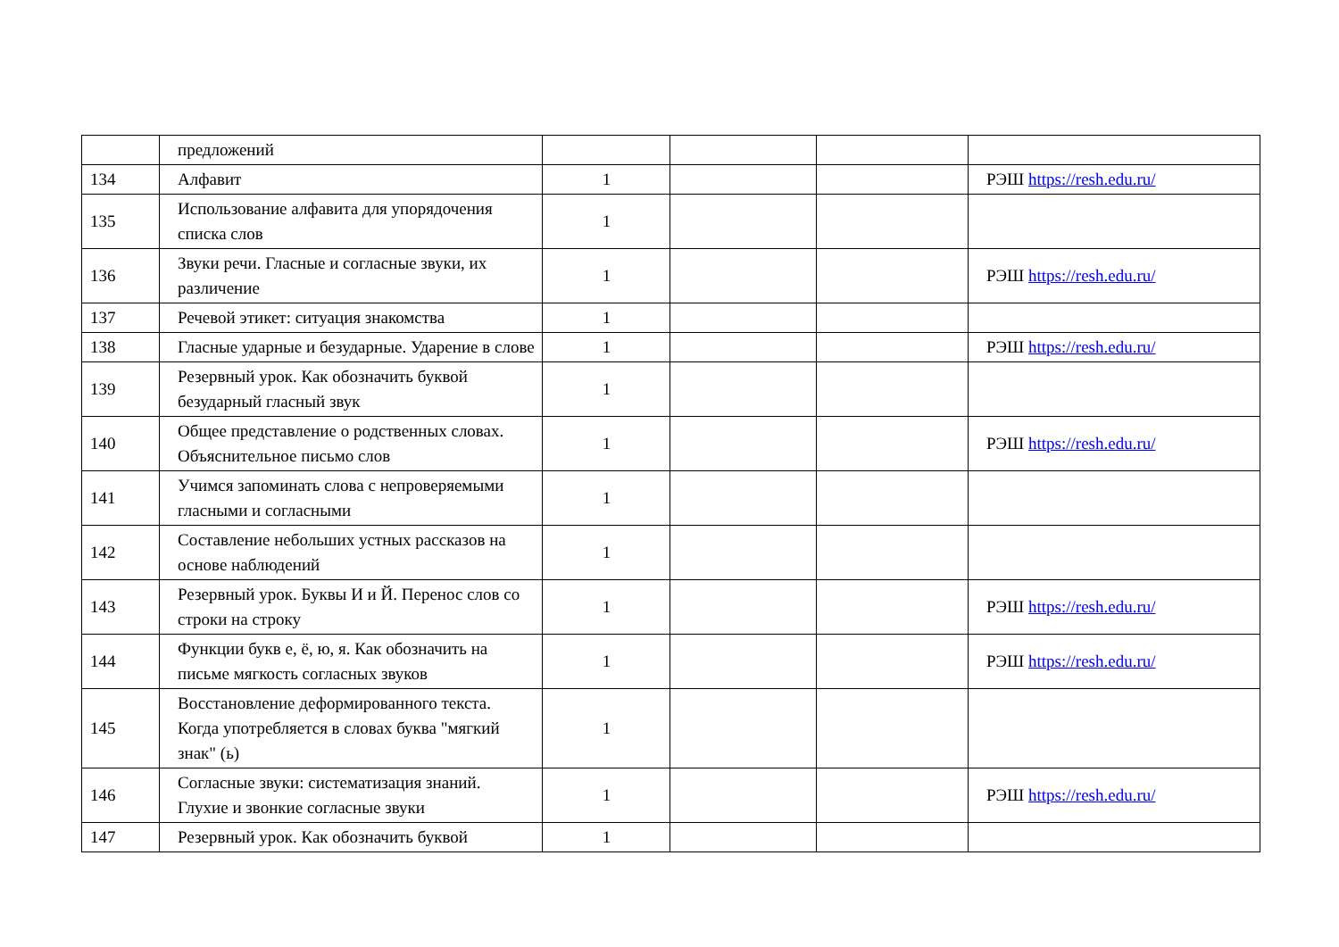| | предложений | | | | |
| 134 | Алфавит | 1 | | | РЭШ https://resh.edu.ru/ |
| 135 | Использование алфавита для упорядочения списка слов | 1 | | | |
| 136 | Звуки речи. Гласные и согласные звуки, их различение | 1 | | | РЭШ https://resh.edu.ru/ |
| 137 | Речевой этикет: ситуация знакомства | 1 | | | |
| 138 | Гласные ударные и безударные. Ударение в слове | 1 | | | РЭШ https://resh.edu.ru/ |
| 139 | Резервный урок. Как обозначить буквой безударный гласный звук | 1 | | | |
| 140 | Общее представление о родственных словах. Объяснительное письмо слов | 1 | | | РЭШ https://resh.edu.ru/ |
| 141 | Учимся запоминать слова с непроверяемыми гласными и согласными | 1 | | | |
| 142 | Составление небольших устных рассказов на основе наблюдений | 1 | | | |
| 143 | Резервный урок. Буквы И и Й. Перенос слов со строки на строку | 1 | | | РЭШ https://resh.edu.ru/ |
| 144 | Функции букв е, ё, ю, я. Как обозначить на письме мягкость согласных звуков | 1 | | | РЭШ https://resh.edu.ru/ |
| 145 | Восстановление деформированного текста. Когда употребляется в словах буква "мягкий знак" (ь) | 1 | | | |
| 146 | Согласные звуки: систематизация знаний. Глухие и звонкие согласные звуки | 1 | | | РЭШ https://resh.edu.ru/ |
| 147 | Резервный урок. Как обозначить буквой | 1 | | | |